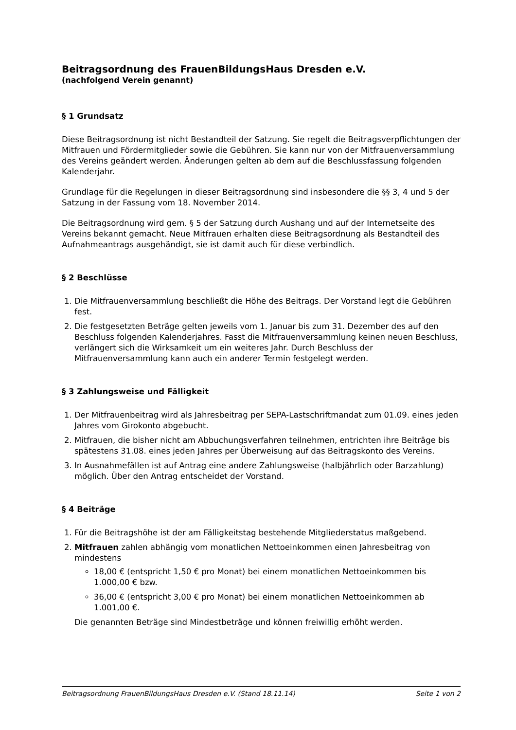Beitragsordnung des FrauenBildungsHaus Dresden e.V.
(nachfolgend Verein genannt)
§ 1 Grundsatz
Diese Beitragsordnung ist nicht Bestandteil der Satzung. Sie regelt die Beitragsverpflichtungen der Mitfrauen und Fördermitglieder sowie die Gebühren. Sie kann nur von der Mitfrauenversammlung des Vereins geändert werden. Änderungen gelten ab dem auf die Beschlussfassung folgenden Kalenderjahr.
Grundlage für die Regelungen in dieser Beitragsordnung sind insbesondere die §§ 3, 4 und 5 der Satzung in der Fassung vom 18. November 2014.
Die Beitragsordnung wird gem. § 5 der Satzung durch Aushang und auf der Internetseite des Vereins bekannt gemacht. Neue Mitfrauen erhalten diese Beitragsordnung als Bestandteil des Aufnahmeantrags ausgehändigt, sie ist damit auch für diese verbindlich.
§ 2 Beschlüsse
1. Die Mitfrauenversammlung beschließt die Höhe des Beitrags. Der Vorstand legt die Gebühren fest.
2. Die festgesetzten Beträge gelten jeweils vom 1. Januar bis zum 31. Dezember des auf den Beschluss folgenden Kalenderjahres. Fasst die Mitfrauenversammlung keinen neuen Beschluss, verlängert sich die Wirksamkeit um ein weiteres Jahr. Durch Beschluss der Mitfrauenversammlung kann auch ein anderer Termin festgelegt werden.
§ 3 Zahlungsweise und Fälligkeit
1. Der Mitfrauenbeitrag wird als Jahresbeitrag per SEPA-Lastschriftmandat zum 01.09. eines jeden Jahres vom Girokonto abgebucht.
2. Mitfrauen, die bisher nicht am Abbuchungsverfahren teilnehmen, entrichten ihre Beiträge bis spätestens 31.08. eines jeden Jahres per Überweisung auf das Beitragskonto des Vereins.
3. In Ausnahmefällen ist auf Antrag eine andere Zahlungsweise (halbjährlich oder Barzahlung) möglich. Über den Antrag entscheidet der Vorstand.
§ 4 Beiträge
1. Für die Beitragshöhe ist der am Fälligkeitstag bestehende Mitgliederstatus maßgebend.
2. Mitfrauen zahlen abhängig vom monatlichen Nettoeinkommen einen Jahresbeitrag von mindestens
18,00 € (entspricht 1,50 € pro Monat) bei einem monatlichen Nettoeinkommen bis 1.000,00 € bzw.
36,00 € (entspricht 3,00 € pro Monat) bei einem monatlichen Nettoeinkommen ab 1.001,00 €.
Die genannten Beträge sind Mindestbeträge und können freiwillig erhöht werden.
Beitragsordnung FrauenBildungsHaus Dresden e.V. (Stand 18.11.14) Seite 1 von 2